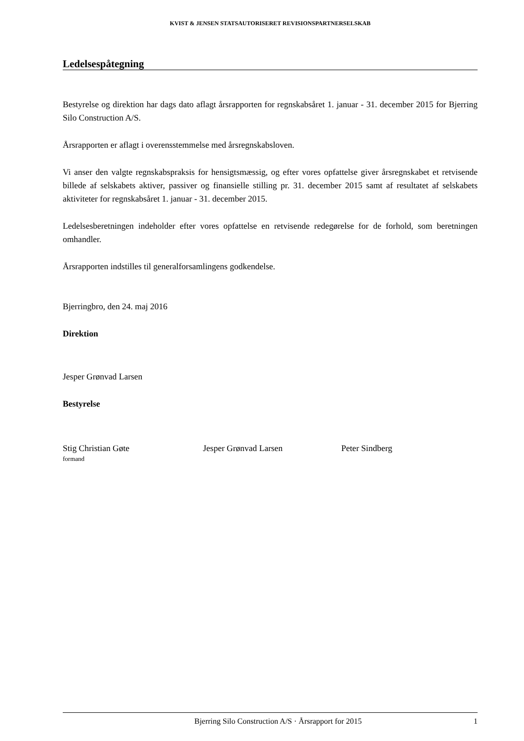KVIST & JENSEN STATSAUTORISERET REVISIONSPARTNERSELSKAB
Ledelsespåtegning
Bestyrelse og direktion har dags dato aflagt årsrapporten for regnskabsåret 1. januar - 31. december 2015 for Bjerring Silo Construction A/S.
Årsrapporten er aflagt i overensstemmelse med årsregnskabsloven.
Vi anser den valgte regnskabspraksis for hensigtsmæssig, og efter vores opfattelse giver årsregnskabet et retvisende billede af selskabets aktiver, passiver og finansielle stilling pr. 31. december 2015 samt af resultatet af selskabets aktiviteter for regnskabsåret 1. januar - 31. december 2015.
Ledelsesberetningen indeholder efter vores opfattelse en retvisende redegørelse for de forhold, som beretningen omhandler.
Årsrapporten indstilles til generalforsamlingens godkendelse.
Bjerringbro, den 24. maj 2016
Direktion
Jesper Grønvad Larsen
Bestyrelse
Stig Christian Gøte
formand
Jesper Grønvad Larsen Peter Sindberg
Bjerring Silo Construction A/S · Årsrapport for 2015 1